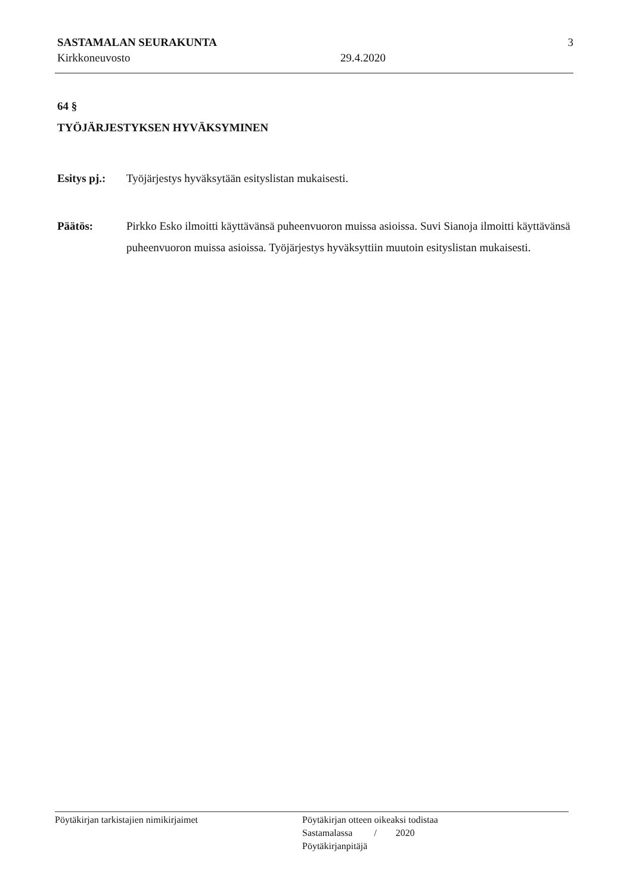SASTAMALAN SEURAKUNTA
Kirkkoneuvosto
29.4.2020
3
64 §
TYÖJÄRJESTYKSEN HYVÄKSYMINEN
Esitys pj.:
Työjärjestys hyväksytään esityslistan mukaisesti.
Päätös: Pirkko Esko ilmoitti käyttävänsä puheenvuoron muissa asioissa. Suvi Sianoja ilmoitti käyttävänsä puheenvuoron muissa asioissa. Työjärjestys hyväksyttiin muutoin esityslistan mukaisesti.
Pöytäkirjan tarkistajien nimikirjaimet Pöytäkirjan otteen oikeaksi todistaa
Sastamalassa / 2020
Pöytäkirjanpitäjä